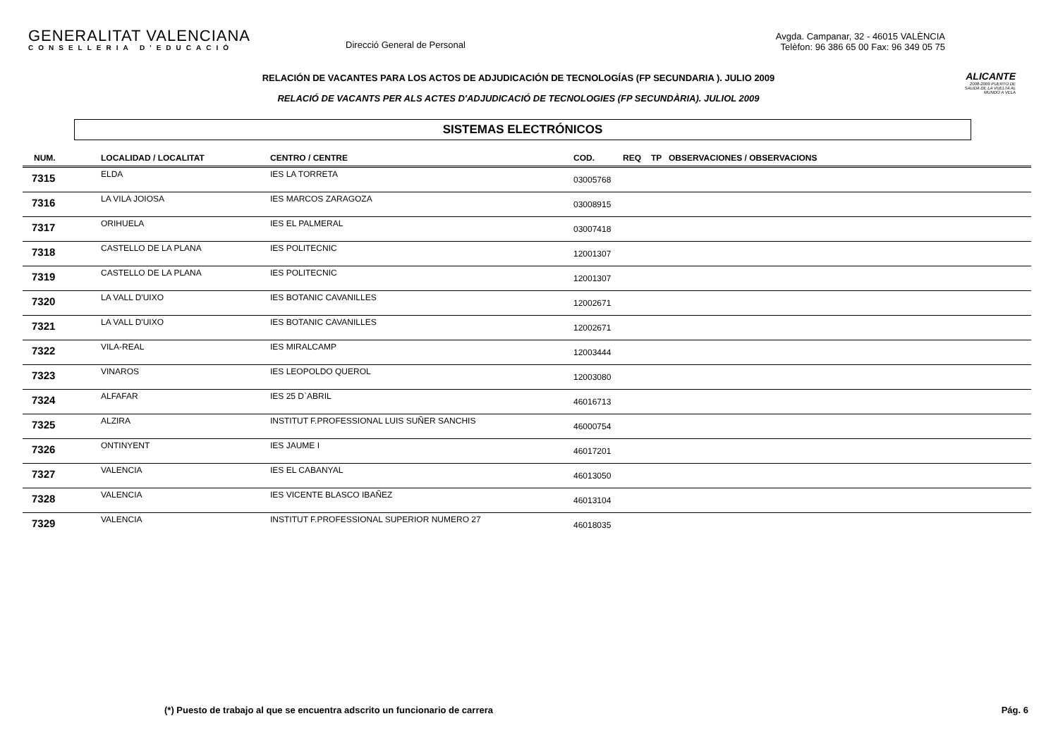GENERALITAT VALENCIANA
CONSELLERIA D'EDUCACIÓ
Direcció General de Personal
Avgda. Campanar, 32 - 46015 VALÈNCIA
Telèfon: 96 386 65 00 Fax: 96 349 05 75
ALICANTE
2008-2009 PUERTO DE SALIDA DE LA VUELTA AL MUNDO A VELA
RELACIÓN DE VACANTES PARA LOS ACTOS DE ADJUDICACIÓN DE TECNOLOGÍAS (FP SECUNDARIA ). JULIO 2009
RELACIÓ DE VACANTS PER ALS ACTES D'ADJUDICACIÓ DE TECNOLOGIES (FP SECUNDÀRIA). JULIOL 2009
SISTEMAS ELECTRÓNICOS
| NUM. | LOCALIDAD / LOCALITAT | CENTRO / CENTRE | COD. | REQ | TP | OBSERVACIONES / OBSERVACIONS |
| --- | --- | --- | --- | --- | --- | --- |
| 7315 | ELDA | IES LA TORRETA | 03005768 | | | |
| 7316 | LA VILA JOIOSA | IES MARCOS ZARAGOZA | 03008915 | | | |
| 7317 | ORIHUELA | IES EL PALMERAL | 03007418 | | | |
| 7318 | CASTELLO DE LA PLANA | IES POLITECNIC | 12001307 | | | |
| 7319 | CASTELLO DE LA PLANA | IES POLITECNIC | 12001307 | | | |
| 7320 | LA VALL D'UIXO | IES BOTANIC CAVANILLES | 12002671 | | | |
| 7321 | LA VALL D'UIXO | IES BOTANIC CAVANILLES | 12002671 | | | |
| 7322 | VILA-REAL | IES MIRALCAMP | 12003444 | | | |
| 7323 | VINAROS | IES LEOPOLDO QUEROL | 12003080 | | | |
| 7324 | ALFAFAR | IES 25 D`ABRIL | 46016713 | | | |
| 7325 | ALZIRA | INSTITUT F.PROFESSIONAL LUIS SUÑER SANCHIS | 46000754 | | | |
| 7326 | ONTINYENT | IES JAUME I | 46017201 | | | |
| 7327 | VALENCIA | IES EL CABANYAL | 46013050 | | | |
| 7328 | VALENCIA | IES VICENTE BLASCO IBAÑEZ | 46013104 | | | |
| 7329 | VALENCIA | INSTITUT F.PROFESSIONAL SUPERIOR NUMERO 27 | 46018035 | | | |
(*) Puesto de trabajo al que se encuentra adscrito un funcionario de carrera Pág. 6